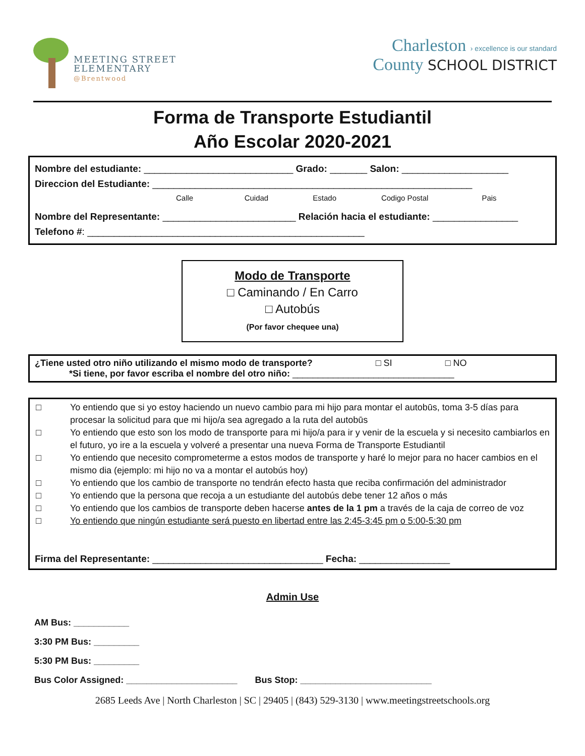MEETING STREET
ELEMENTARY
@Brentwood
Charleston › excellence is our standard
County SCHOOL DISTRICT
Forma de Transporte Estudiantil
Año Escolar 2020-2021
Nombre del estudiante: ____________________________ Grado: _______ Salon: ____________________
Direccion del Estudiante: ____________________________________________________________
Calle Cuidad Estado Codigo Postal Pais
Nombre del Representante: _________________________ Relación hacia el estudiante: ________________
Telefono #: ____________________________________________________
Modo de Transporte
□ Caminando / En Carro
□ Autobús
(Por favor chequee una)
¿Tiene usted otro niño utilizando el mismo modo de transporte? □ SI □ NO
*Si tiene, por favor escriba el nombre del otro niño: ________________________________
□ Yo entiendo que si yo estoy haciendo un nuevo cambio para mi hijo para montar el autobūs, toma 3-5 días para procesar la solicitud para que mi hijo/a sea agregado a la ruta del autobūs
□ Yo entiendo que esto son los modo de transporte para mi hijo/a para ir y venir de la escuela y si necesito cambiarlos en el futuro, yo ire a la escuela y volveré a presentar una nueva Forma de Transporte Estudiantil
□ Yo entiendo que necesito comprometerme a estos modos de transporte y haré lo mejor para no hacer cambios en el mismo dia (ejemplo: mi hijo no va a montar el autobús hoy)
□ Yo entiendo que los cambio de transporte no tendrán efecto hasta que reciba confirmación del administrador
□ Yo entiendo que la persona que recoja a un estudiante del autobús debe tener 12 años o más
□ Yo entiendo que los cambios de transporte deben hacerse antes de la 1 pm a través de la caja de correo de voz
□ Yo entiendo que ningún estudiante será puesto en libertad entre las 2:45-3:45 pm o 5:00-5:30 pm
Firma del Representante: ________________________________ Fecha: _________________
Admin Use
AM Bus: ___________
3:30 PM Bus: _________
5:30 PM Bus: _________
Bus Color Assigned: ______________________ Bus Stop: __________________________
2685 Leeds Ave | North Charleston | SC | 29405 | (843) 529-3130 | www.meetingstreetschools.org